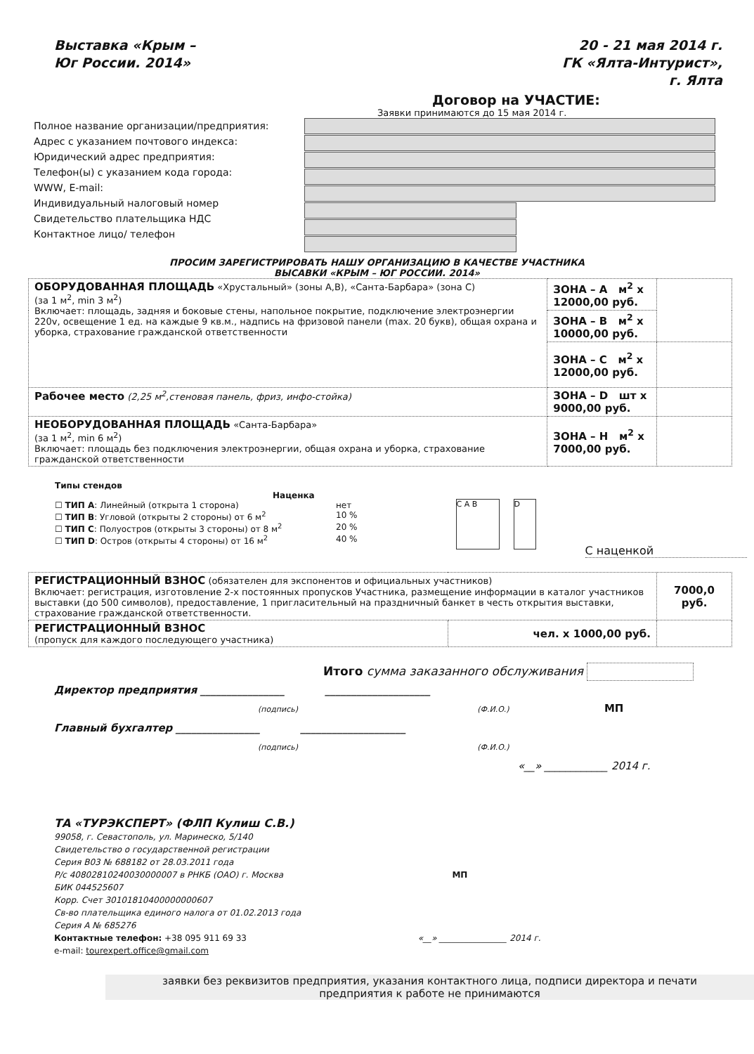Выставка «Крым –
Юг России. 2014»
20 - 21 мая 2014 г.
ГК «Ялта-Интурист»,
г. Ялта
Договор на УЧАСТИЕ:
Заявки принимаются до 15 мая 2014 г.
Полное название организации/предприятия:
Адрес с указанием почтового индекса:
Юридический адрес предприятия:
Телефон(ы) с указанием кода города:
WWW, E-mail:
Индивидуальный налоговый номер
Свидетельство плательщика НДС
Контактное лицо/ телефон
ПРОСИМ ЗАРЕГИСТРИРОВАТЬ НАШУ ОРГАНИЗАЦИЮ В КАЧЕСТВЕ УЧАСТНИКА
ВЫСАВКИ «КРЫМ – ЮГ РОССИИ. 2014»
| ОБОРУДОВАННАЯ ПЛОЩАДЬ «Хрустальный» (зоны А,В), «Санта-Барбара» (зона С) (за 1 м<sup>2</sup>, min 3 м<sup>2</sup>) Включает: площадь, задняя и боковые стены, напольное покрытие, подключение электроэнергии 220v, освещение 1 ед. на каждые 9 кв.м., надпись на фризовой панели (max. 20 букв), общая охрана и уборка, страхование гражданской ответственности | ЗОНА – А м<sup>2</sup> х 12000,00 руб. | |
| | ЗОНА – В м<sup>2</sup> х 10000,00 руб. | |
| | ЗОНА – С м<sup>2</sup> х 12000,00 руб. | |
| Рабочее место (2,25 м<sup>2</sup>,стеновая панель, фриз, инфо-стойка) | ЗОНА – D шт х 9000,00 руб. | |
| НЕОБОРУДОВАННАЯ ПЛОЩАДЬ «Санта-Барбара» (за 1 м<sup>2</sup>, min 6 м<sup>2</sup>) Включает: площадь без подключения электроэнергии, общая охрана и уборка, страхование гражданской ответственности | ЗОНА – Н м<sup>2</sup> х 7000,00 руб. | |
Типы стендов
Наценка
☐ ТИП А: Линейный (открыта 1 сторона) нет
☐ ТИП В: Угловой (открыты 2 стороны) от 6 м<sup>2</sup> 10 %
☐ ТИП С: Полуостров (открыты 3 стороны) от 8 м<sup>2</sup> 20 %
☐ ТИП D: Остров (открыты 4 стороны) от 16 м<sup>2</sup> 40 %
C A B D
С наценкой
| РЕГИСТРАЦИОННЫЙ ВЗНОС (обязателен для экспонентов и официальных участников) Включает: регистрация, изготовление 2-х постоянных пропусков Участника, размещение информации в каталог участников выставки (до 500 символов), предоставление, 1 пригласительный на праздничный банкет в честь открытия выставки, страхование гражданской ответственности. | | 7000,0 руб. |
| РЕГИСТРАЦИОННЫЙ ВЗНОС (пропуск для каждого последующего участника) | чел. х 1000,00 руб. | |
Итого сумма заказанного обслуживания
Директор предприятия ________________ ____________________
(подпись) (Ф.И.О.) МП
Главный бухгалтер ________________ ____________________
(подпись) (Ф.И.О.)
«__» ____________ 2014 г.
ТА «ТУРЭКСПЕРТ» (ФЛП Кулиш С.В.)
99058, г. Севастополь, ул. Маринеско, 5/140
Свидетельство о государственной регистрации
Серия В03 № 688182 от 28.03.2011 года
Р/с 40802810240030000007 в РНКБ (ОАО) г. Москва МП
БИК 044525607
Корр. Счет 30101810400000000607
Св-во плательщика единого налога от 01.02.2013 года
Серия А № 685276
Контактные телефон: +38 095 911 69 33 «__» ________________ 2014 г.
e-mail: tourexpert.office@gmail.com
заявки без реквизитов предприятия, указания контактного лица, подписи директора и печати
предприятия к работе не принимаются